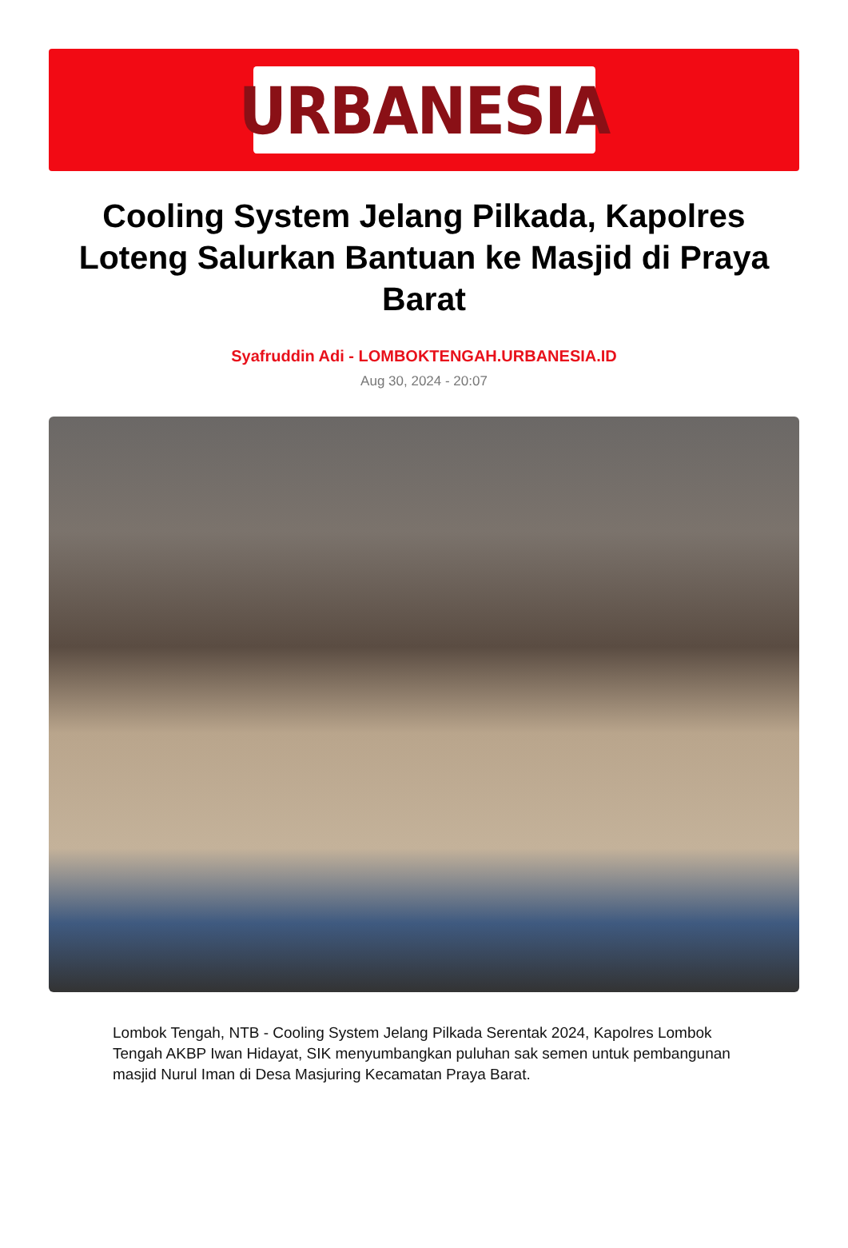URBANESIA
Cooling System Jelang Pilkada, Kapolres Loteng Salurkan Bantuan ke Masjid di Praya Barat
Syafruddin Adi - LOMBOKTENGAH.URBANESIA.ID
Aug 30, 2024 - 20:07
Lombok Tengah, NTB - Cooling System Jelang Pilkada Serentak 2024, Kapolres Lombok Tengah AKBP Iwan Hidayat, SIK menyumbangkan puluhan sak semen untuk pembangunan masjid Nurul Iman di Desa Masjuring Kecamatan Praya Barat.